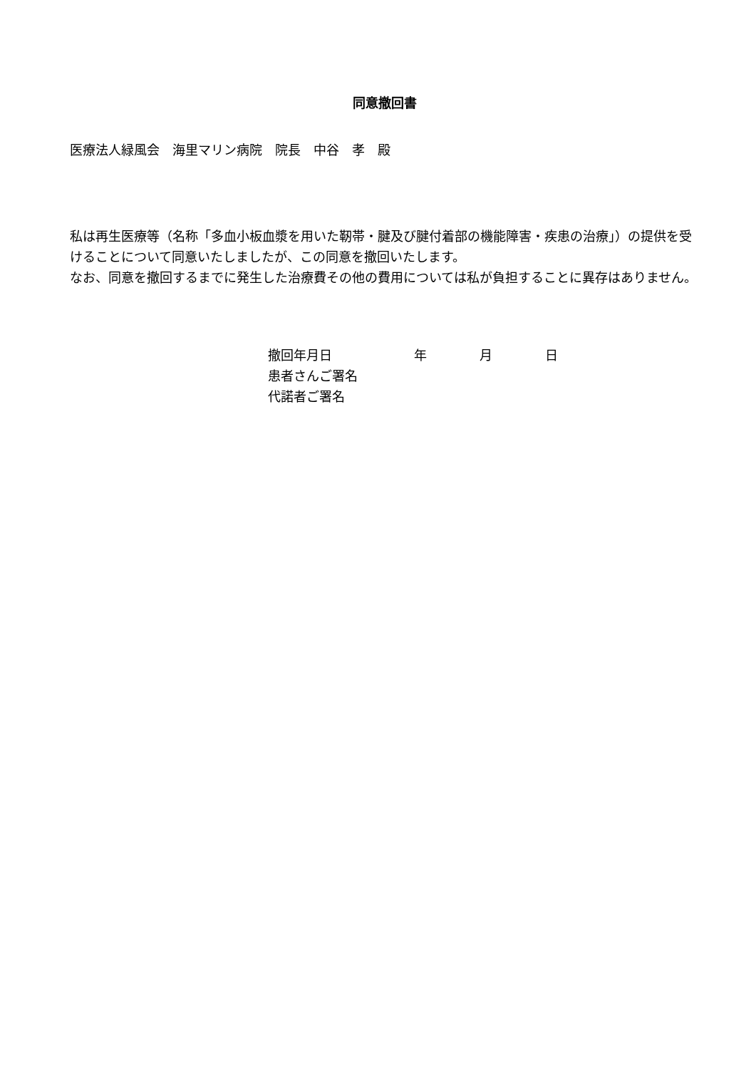同意撤回書
医療法人緑風会　海里マリン病院　院長　中谷　孝　殿
私は再生医療等（名称「多血小板血漿を用いた靭帯・腱及び腱付着部の機能障害・疾患の治療」）の提供を受けることについて同意いたしましたが、この同意を撤回いたします。
なお、同意を撤回するまでに発生した治療費その他の費用については私が負担することに異存はありません。
撤回年月日 年 月 日
患者さんご署名
代諾者ご署名